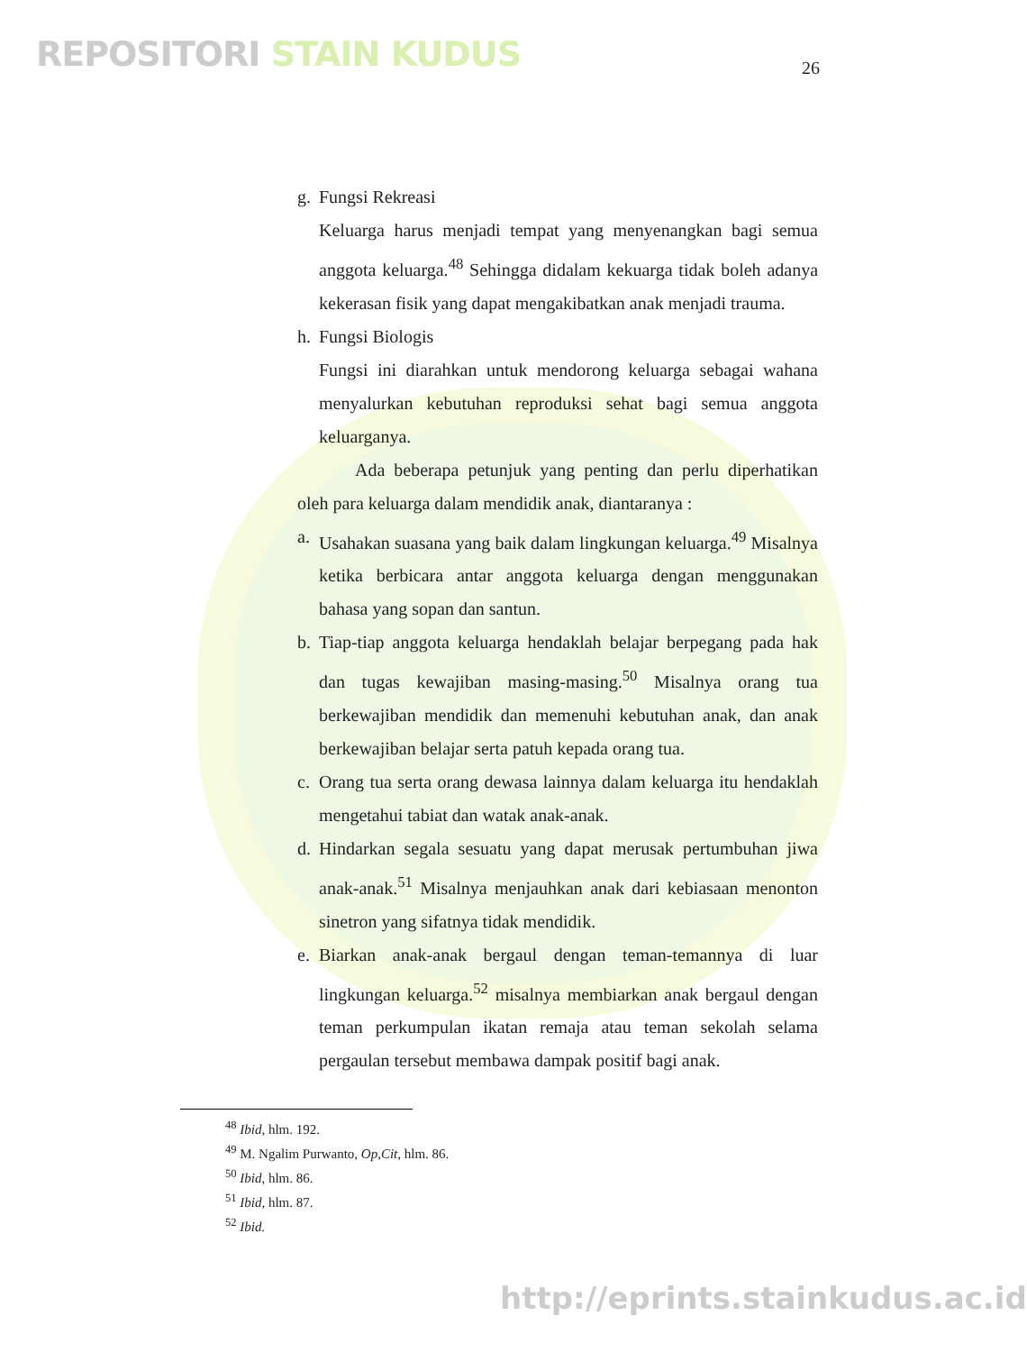REPOSITORI STAIN KUDUS 26
g. Fungsi Rekreasi
Keluarga harus menjadi tempat yang menyenangkan bagi semua anggota keluarga.<sup>48</sup> Sehingga didalam kekuarga tidak boleh adanya kekerasan fisik yang dapat mengakibatkan anak menjadi trauma.
h. Fungsi Biologis
Fungsi ini diarahkan untuk mendorong keluarga sebagai wahana menyalurkan kebutuhan reproduksi sehat bagi semua anggota keluarganya.
Ada beberapa petunjuk yang penting dan perlu diperhatikan oleh para keluarga dalam mendidik anak, diantaranya :
a. Usahakan suasana yang baik dalam lingkungan keluarga.<sup>49</sup> Misalnya ketika berbicara antar anggota keluarga dengan menggunakan bahasa yang sopan dan santun.
b. Tiap-tiap anggota keluarga hendaklah belajar berpegang pada hak dan tugas kewajiban masing-masing.<sup>50</sup> Misalnya orang tua berkewajiban mendidik dan memenuhi kebutuhan anak, dan anak berkewajiban belajar serta patuh kepada orang tua.
c. Orang tua serta orang dewasa lainnya dalam keluarga itu hendaklah mengetahui tabiat dan watak anak-anak.
d. Hindarkan segala sesuatu yang dapat merusak pertumbuhan jiwa anak-anak.<sup>51</sup> Misalnya menjauhkan anak dari kebiasaan menonton sinetron yang sifatnya tidak mendidik.
e. Biarkan anak-anak bergaul dengan teman-temannya di luar lingkungan keluarga.<sup>52</sup> misalnya membiarkan anak bergaul dengan teman perkumpulan ikatan remaja atau teman sekolah selama pergaulan tersebut membawa dampak positif bagi anak.
<sup>48</sup> Ibid, hlm. 192.
<sup>49</sup> M. Ngalim Purwanto, Op,Cit, hlm. 86.
<sup>50</sup> Ibid, hlm. 86.
<sup>51</sup> Ibid, hlm. 87.
<sup>52</sup> Ibid.
http://eprints.stainkudus.ac.id